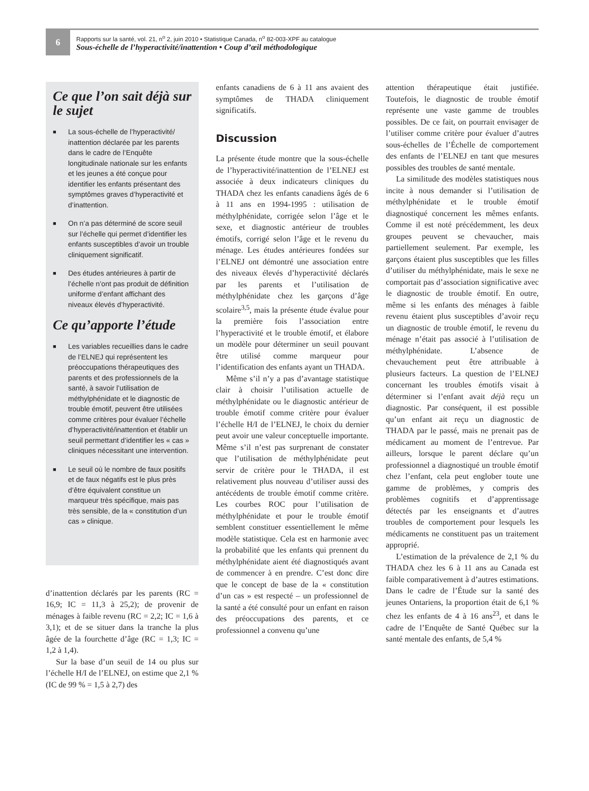6
Rapports sur la santé, vol. 21, n<sup>o</sup> 2, juin 2010 • Statistique Canada, n<sup>o</sup> 82-003-XPF au catalogue
Sous-échelle de l’hyperactivité/inattention • Coup d’œil méthodologique
Ce que l’on sait déjà sur le sujet
■ La sous-échelle de l’hyperactivité/ inattention déclarée par les parents dans le cadre de l’Enquête longitudinale nationale sur les enfants et les jeunes a été conçue pour identifier les enfants présentant des symptômes graves d’hyperactivité et d’inattention.
■ On n’a pas déterminé de score seuil sur l’échelle qui permet d’identifier les enfants susceptibles d’avoir un trouble cliniquement significatif.
■ Des études antérieures à partir de l’échelle n’ont pas produit de définition uniforme d’enfant affichant des niveaux élevés d’hyperactivité.
Ce qu’apporte l’étude
■ Les variables recueillies dans le cadre de l’ELNEJ qui représentent les préoccupations thérapeutiques des parents et des professionnels de la santé, à savoir l’utilisation de méthylphénidate et le diagnostic de trouble émotif, peuvent être utilisées comme critères pour évaluer l’échelle d’hyperactivité/inattention et établir un seuil permettant d’identifier les « cas » cliniques nécessitant une intervention.
■ Le seuil où le nombre de faux positifs et de faux négatifs est le plus près d’être équivalent constitue un marqueur très spécifique, mais pas très sensible, de la « constitution d’un cas » clinique.
d’inattention déclarés par les parents (RC = 16,9; IC = 11,3 à 25,2); de provenir de ménages à faible revenu (RC = 2,2; IC = 1,6 à 3,1); et de se situer dans la tranche la plus âgée de la fourchette d’âge (RC = 1,3; IC = 1,2 à 1,4).
Sur la base d’un seuil de 14 ou plus sur l’échelle H/I de l’ELNEJ, on estime que 2,1 % (IC de 99 % = 1,5 à 2,7) des
enfants canadiens de 6 à 11 ans avaient des symptômes de THADA cliniquement significatifs.
Discussion
La présente étude montre que la sous-échelle de l’hyperactivité/inattention de l’ELNEJ est associée à deux indicateurs cliniques du THADA chez les enfants canadiens âgés de 6 à 11 ans en 1994-1995 : utilisation de méthylphénidate, corrigée selon l’âge et le sexe, et diagnostic antérieur de troubles émotifs, corrigé selon l’âge et le revenu du ménage. Les études antérieures fondées sur l’ELNEJ ont démontré une association entre des niveaux élevés d’hyperactivité déclarés par les parents et l’utilisation de méthylphénidate chez les garçons d’âge scolaire<sup>3,5</sup>, mais la présente étude évalue pour la première fois l’association entre l’hyperactivité et le trouble émotif, et élabore un modèle pour déterminer un seuil pouvant être utilisé comme marqueur pour l’identification des enfants ayant un THADA.
Même s’il n’y a pas d’avantage statistique clair à choisir l’utilisation actuelle de méthylphénidate ou le diagnostic antérieur de trouble émotif comme critère pour évaluer l’échelle H/I de l’ELNEJ, le choix du dernier peut avoir une valeur conceptuelle importante. Même s’il n’est pas surprenant de constater que l’utilisation de méthylphénidate peut servir de critère pour le THADA, il est relativement plus nouveau d’utiliser aussi des antécédents de trouble émotif comme critère. Les courbes ROC pour l’utilisation de méthylphénidate et pour le trouble émotif semblent constituer essentiellement le même modèle statistique. Cela est en harmonie avec la probabilité que les enfants qui prennent du méthylphénidate aient été diagnostiqués avant de commencer à en prendre. C’est donc dire que le concept de base de la « constitution d’un cas » est respecté – un professionnel de la santé a été consulté pour un enfant en raison des préoccupations des parents, et ce professionnel a convenu qu’une
attention thérapeutique était justifiée. Toutefois, le diagnostic de trouble émotif représente une vaste gamme de troubles possibles. De ce fait, on pourrait envisager de l’utiliser comme critère pour évaluer d’autres sous-échelles de l’Échelle de comportement des enfants de l’ELNEJ en tant que mesures possibles des troubles de santé mentale.
La similitude des modèles statistiques nous incite à nous demander si l’utilisation de méthylphénidate et le trouble émotif diagnostiqué concernent les mêmes enfants. Comme il est noté précédemment, les deux groupes peuvent se chevaucher, mais partiellement seulement. Par exemple, les garçons étaient plus susceptibles que les filles d’utiliser du méthylphénidate, mais le sexe ne comportait pas d’association significative avec le diagnostic de trouble émotif. En outre, même si les enfants des ménages à faible revenu étaient plus susceptibles d’avoir reçu un diagnostic de trouble émotif, le revenu du ménage n’était pas associé à l’utilisation de méthylphénidate. L’absence de chevauchement peut être attribuable à plusieurs facteurs. La question de l’ELNEJ concernant les troubles émotifs visait à déterminer si l’enfant avait déjà reçu un diagnostic. Par conséquent, il est possible qu’un enfant ait reçu un diagnostic de THADA par le passé, mais ne prenait pas de médicament au moment de l’entrevue. Par ailleurs, lorsque le parent déclare qu’un professionnel a diagnostiqué un trouble émotif chez l’enfant, cela peut englober toute une gamme de problèmes, y compris des problèmes cognitifs et d’apprentissage détectés par les enseignants et d’autres troubles de comportement pour lesquels les médicaments ne constituent pas un traitement approprié.
L’estimation de la prévalence de 2,1 % du THADA chez les 6 à 11 ans au Canada est faible comparativement à d’autres estimations. Dans le cadre de l’Étude sur la santé des jeunes Ontariens, la proportion était de 6,1 % chez les enfants de 4 à 16 ans<sup>23</sup>, et dans le cadre de l’Enquête de Santé Québec sur la santé mentale des enfants, de 5,4 %